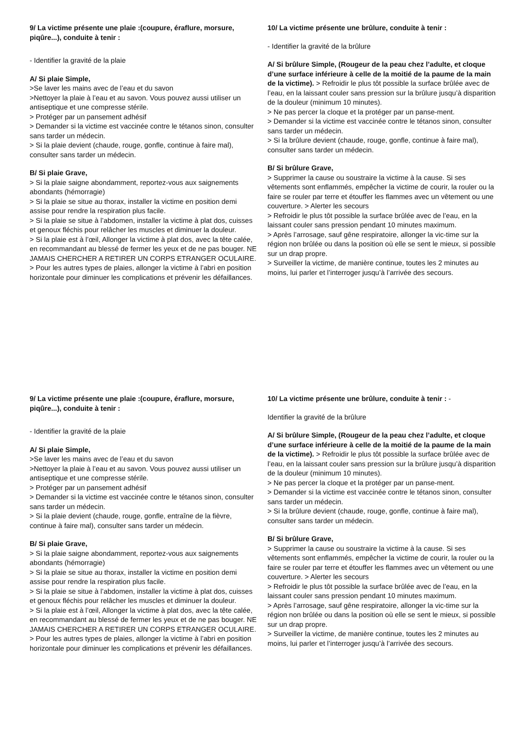9/ La victime présente une plaie :(coupure, éraflure, morsure, piqûre...), conduite à tenir :
- Identifier la gravité de la plaie
A/ Si plaie Simple,
>Se laver les mains avec de l’eau et du savon
>Nettoyer la plaie à l’eau et au savon. Vous pouvez aussi utiliser un antiseptique et une compresse stérile.
> Protéger par un pansement adhésif
> Demander si la victime est vaccinée contre le tétanos sinon, consulter sans tarder un médecin.
> Si la plaie devient (chaude, rouge, gonfle, continue à faire mal), consulter sans tarder un médecin.
B/ Si plaie Grave,
> Si la plaie saigne abondamment, reportez-vous aux saignements abondants (hémorragie)
> Si la plaie se situe au thorax, installer la victime en position demi assise pour rendre la respiration plus facile.
> Si la plaie se situe à l’abdomen, installer la victime à plat dos, cuisses et genoux fléchis pour relâcher les muscles et diminuer la douleur.
> Si la plaie est à l’œil, Allonger la victime à plat dos, avec la tête calée, en recommandant au blessé de fermer les yeux et de ne pas bouger. NE JAMAIS CHERCHER A RETIRER UN CORPS ETRANGER OCULAIRE.
> Pour les autres types de plaies, allonger la victime à l’abri en position horizontale pour diminuer les complications et prévenir les défaillances.
10/ La victime présente une brûlure, conduite à tenir :
- Identifier la gravité de la brûlure
A/ Si brûlure Simple, (Rougeur de la peau chez l’adulte, et cloque d’une surface inférieure à celle de la moitié de la paume de la main de la victime). > Refroidir le plus tôt possible la surface brûlée avec de l’eau, en la laissant couler sans pression sur la brûlure jusqu’à disparition de la douleur (minimum 10 minutes).
> Ne pas percer la cloque et la protéger par un panse-ment.
> Demander si la victime est vaccinée contre le tétanos sinon, consulter sans tarder un médecin.
> Si la brûlure devient (chaude, rouge, gonfle, continue à faire mal), consulter sans tarder un médecin.
B/ Si brûlure Grave,
> Supprimer la cause ou soustraire la victime à la cause. Si ses vêtements sont enflammés, empêcher la victime de courir, la rouler ou la faire se rouler par terre et étouffer les flammes avec un vêtement ou une couverture. > Alerter les secours
> Refroidir le plus tôt possible la surface brûlée avec de l’eau, en la laissant couler sans pression pendant 10 minutes maximum.
> Après l’arrosage, sauf gêne respiratoire, allonger la vic-time sur la région non brûlée ou dans la position où elle se sent le mieux, si possible sur un drap propre.
> Surveiller la victime, de manière continue, toutes les 2 minutes au moins, lui parler et l’interroger jusqu’à l’arrivée des secours.
9/ La victime présente une plaie :(coupure, éraflure, morsure, piqûre...), conduite à tenir :
- Identifier la gravité de la plaie
A/ Si plaie Simple,
>Se laver les mains avec de l’eau et du savon
>Nettoyer la plaie à l’eau et au savon. Vous pouvez aussi utiliser un antiseptique et une compresse stérile.
> Protéger par un pansement adhésif
> Demander si la victime est vaccinée contre le tétanos sinon, consulter sans tarder un médecin.
> Si la plaie devient (chaude, rouge, gonfle, entraîne de la fièvre, continue à faire mal), consulter sans tarder un médecin.
B/ Si plaie Grave,
> Si la plaie saigne abondamment, reportez-vous aux saignements abondants (hémorragie)
> Si la plaie se situe au thorax, installer la victime en position demi assise pour rendre la respiration plus facile.
> Si la plaie se situe à l’abdomen, installer la victime à plat dos, cuisses et genoux fléchis pour relâcher les muscles et diminuer la douleur.
> Si la plaie est à l’œil, Allonger la victime à plat dos, avec la tête calée, en recommandant au blessé de fermer les yeux et de ne pas bouger. NE JAMAIS CHERCHER A RETIRER UN CORPS ETRANGER OCULAIRE.
> Pour les autres types de plaies, allonger la victime à l’abri en position horizontale pour diminuer les complications et prévenir les défaillances.
10/ La victime présente une brûlure, conduite à tenir : -
Identifier la gravité de la brûlure
A/ Si brûlure Simple, (Rougeur de la peau chez l’adulte, et cloque d’une surface inférieure à celle de la moitié de la paume de la main de la victime). > Refroidir le plus tôt possible la surface brûlée avec de l’eau, en la laissant couler sans pression sur la brûlure jusqu’à disparition de la douleur (minimum 10 minutes).
> Ne pas percer la cloque et la protéger par un panse-ment.
> Demander si la victime est vaccinée contre le tétanos sinon, consulter sans tarder un médecin.
> Si la brûlure devient (chaude, rouge, gonfle, continue à faire mal), consulter sans tarder un médecin.
B/ Si brûlure Grave,
> Supprimer la cause ou soustraire la victime à la cause. Si ses vêtements sont enflammés, empêcher la victime de courir, la rouler ou la faire se rouler par terre et étouffer les flammes avec un vêtement ou une couverture. > Alerter les secours
> Refroidir le plus tôt possible la surface brûlée avec de l’eau, en la laissant couler sans pression pendant 10 minutes maximum.
> Après l’arrosage, sauf gêne respiratoire, allonger la vic-time sur la région non brûlée ou dans la position où elle se sent le mieux, si possible sur un drap propre.
> Surveiller la victime, de manière continue, toutes les 2 minutes au moins, lui parler et l’interroger jusqu’à l’arrivée des secours.